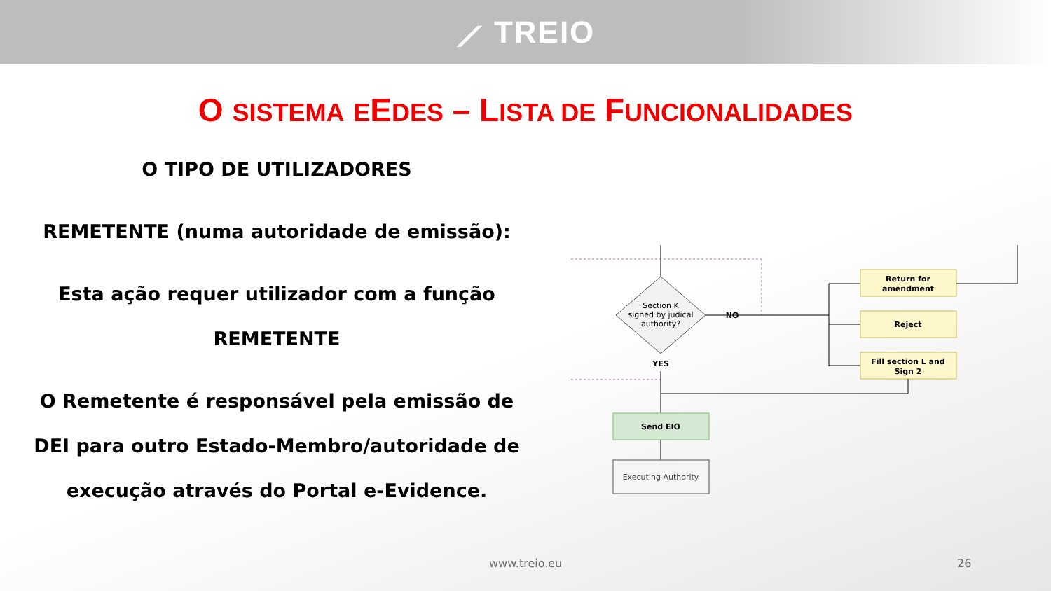⟋ TREIO
O SISTEMA EEDES – LISTA DE FUNCIONALIDADES
O TIPO DE UTILIZADORES
REMETENTE (numa autoridade de emissão):
Esta ação requer utilizador com a função REMETENTE
O Remetente é responsável pela emissão de DEI para outro Estado-Membro/autoridade de execução através do Portal e-Evidence.
Section K
signed by judical
authority?
NO
Return for
amendment
Reject
Fill section L and
Sign 2
YES
Send EIO
Executing Authority
www.treio.eu 26